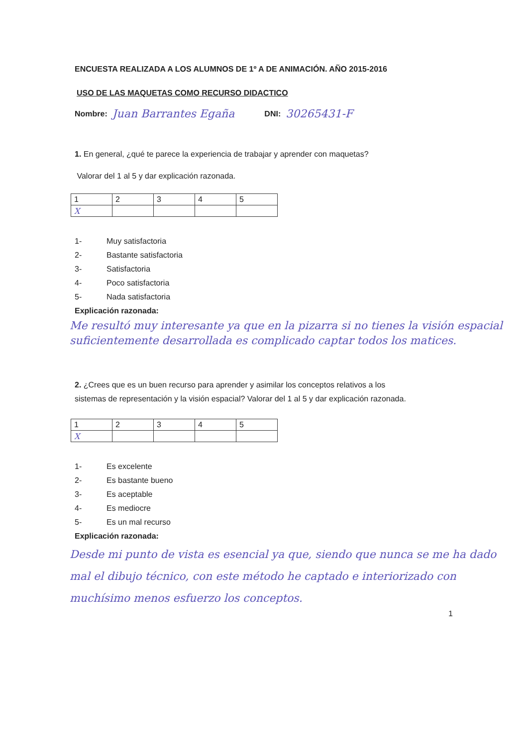ENCUESTA REALIZADA A LOS ALUMNOS DE 1º A DE ANIMACIÓN. AÑO 2015-2016
USO DE LAS MAQUETAS COMO RECURSO DIDACTICO
Nombre: Juan Barrantes Egaña DNI: 30265431-F
1. En general, ¿qué te parece la experiencia de trabajar y aprender con maquetas?
Valorar del 1 al 5 y dar explicación razonada.
| 1 | 2 | 3 | 4 | 5 |
| X | | | | |
1- Muy satisfactoria
2- Bastante satisfactoria
3- Satisfactoria
4- Poco satisfactoria
5- Nada satisfactoria
Explicación razonada:
Me resultó muy interesante ya que en la pizarra si no tienes la visión espacial suficientemente desarrollada es complicado captar todos los matices.
2. ¿Crees que es un buen recurso para aprender y asimilar los conceptos relativos a los
sistemas de representación y la visión espacial? Valorar del 1 al 5 y dar explicación razonada.
| 1 | 2 | 3 | 4 | 5 |
| X | | | | |
1- Es excelente
2- Es bastante bueno
3- Es aceptable
4- Es mediocre
5- Es un mal recurso
Explicación razonada:
Desde mi punto de vista es esencial ya que, siendo que nunca se me ha dado mal el dibujo técnico, con este método he captado e interiorizado con muchísimo menos esfuerzo los conceptos.
1